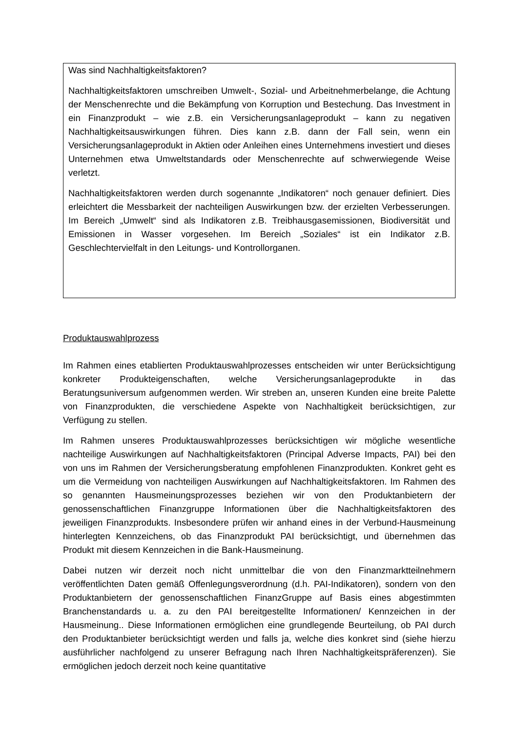Was sind Nachhaltigkeitsfaktoren?
Nachhaltigkeitsfaktoren umschreiben Umwelt-, Sozial- und Arbeitnehmerbelange, die Achtung der Menschenrechte und die Bekämpfung von Korruption und Bestechung. Das Investment in ein Finanzprodukt – wie z.B. ein Versicherungsanlageprodukt – kann zu negativen Nachhaltigkeitsauswirkungen führen. Dies kann z.B. dann der Fall sein, wenn ein Versicherungsanlageprodukt in Aktien oder Anleihen eines Unternehmens investiert und dieses Unternehmen etwa Umweltstandards oder Menschenrechte auf schwerwiegende Weise verletzt.
Nachhaltigkeitsfaktoren werden durch sogenannte „Indikatoren“ noch genauer definiert. Dies erleichtert die Messbarkeit der nachteiligen Auswirkungen bzw. der erzielten Verbesserungen. Im Bereich „Umwelt“ sind als Indikatoren z.B. Treibhausgasemissionen, Biodiversität und Emissionen in Wasser vorgesehen. Im Bereich „Soziales“ ist ein Indikator z.B. Geschlechtervielfalt in den Leitungs- und Kontrollorganen.
Produktauswahlprozess
Im Rahmen eines etablierten Produktauswahlprozesses entscheiden wir unter Berücksichtigung konkreter Produkteigenschaften, welche Versicherungsanlageprodukte in das Beratungsuniversum aufgenommen werden. Wir streben an, unseren Kunden eine breite Palette von Finanzprodukten, die verschiedene Aspekte von Nachhaltigkeit berücksichtigen, zur Verfügung zu stellen.
Im Rahmen unseres Produktauswahlprozesses berücksichtigen wir mögliche wesentliche nachteilige Auswirkungen auf Nachhaltigkeitsfaktoren (Principal Adverse Impacts, PAI) bei den von uns im Rahmen der Versicherungsberatung empfohlenen Finanzprodukten. Konkret geht es um die Vermeidung von nachteiligen Auswirkungen auf Nachhaltigkeitsfaktoren. Im Rahmen des so genannten Hausmeinungsprozesses beziehen wir von den Produktanbietern der genossenschaftlichen Finanzgruppe Informationen über die Nachhaltigkeitsfaktoren des jeweiligen Finanzprodukts. Insbesondere prüfen wir anhand eines in der Verbund-Hausmeinung hinterlegten Kennzeichens, ob das Finanzprodukt PAI berücksichtigt, und übernehmen das Produkt mit diesem Kennzeichen in die Bank-Hausmeinung.
Dabei nutzen wir derzeit noch nicht unmittelbar die von den Finanzmarktteilnehmern veröffentlichten Daten gemäß Offenlegungsverordnung (d.h. PAI-Indikatoren), sondern von den Produktanbietern der genossenschaftlichen FinanzGruppe auf Basis eines abgestimmten Branchenstandards u. a. zu den PAI bereitgestellte Informationen/ Kennzeichen in der Hausmeinung.. Diese Informationen ermöglichen eine grundlegende Beurteilung, ob PAI durch den Produktanbieter berücksichtigt werden und falls ja, welche dies konkret sind (siehe hierzu ausführlicher nachfolgend zu unserer Befragung nach Ihren Nachhaltigkeitspräferenzen). Sie ermöglichen jedoch derzeit noch keine quantitative